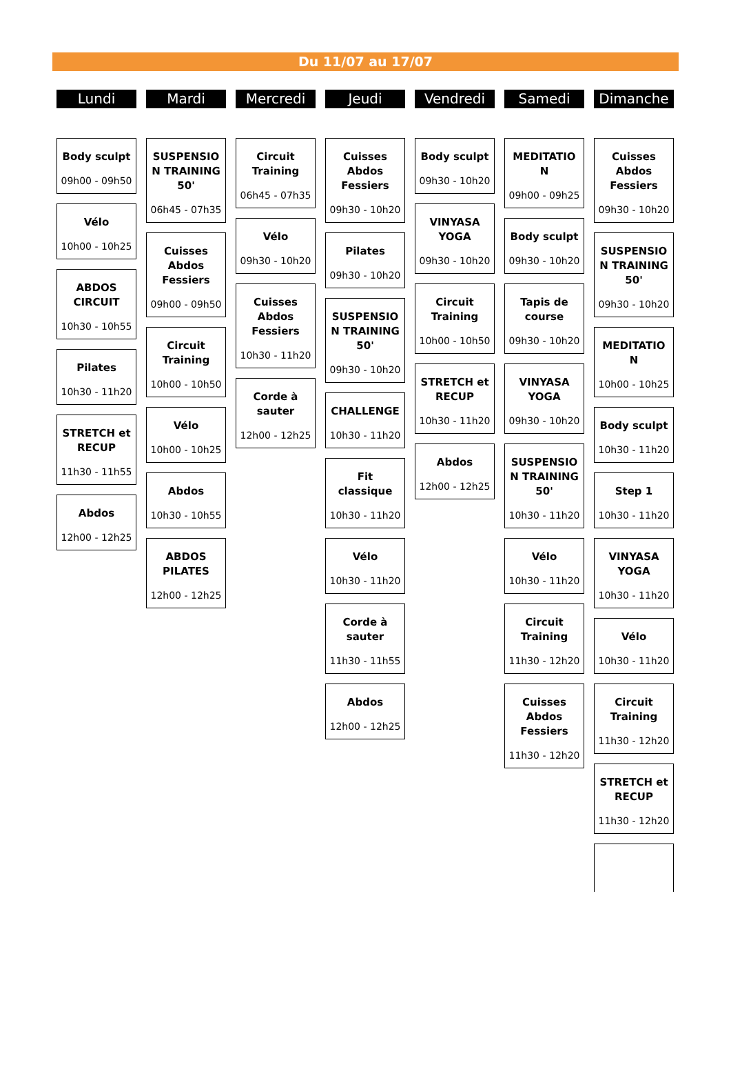Du 11/07 au 17/07
Lundi
Body sculpt
09h00 - 09h50
Vélo
10h00 - 10h25
ABDOS CIRCUIT
10h30 - 10h55
Pilates
10h30 - 11h20
STRETCH et RECUP
11h30 - 11h55
Abdos
12h00 - 12h25
Mardi
SUSPENSIO N TRAINING 50'
06h45 - 07h35
Cuisses Abdos Fessiers
09h00 - 09h50
Circuit Training
10h00 - 10h50
Vélo
10h00 - 10h25
Abdos
10h30 - 10h55
ABDOS PILATES
12h00 - 12h25
Mercredi
Circuit Training
06h45 - 07h35
Vélo
09h30 - 10h20
Cuisses Abdos Fessiers
10h30 - 11h20
Corde à sauter
12h00 - 12h25
Jeudi
Cuisses Abdos Fessiers
09h30 - 10h20
Pilates
09h30 - 10h20
SUSPENSIO N TRAINING 50'
09h30 - 10h20
CHALLENGE
10h30 - 11h20
Fit classique
10h30 - 11h20
Vélo
10h30 - 11h20
Corde à sauter
11h30 - 11h55
Abdos
12h00 - 12h25
Vendredi
Body sculpt
09h30 - 10h20
VINYASA YOGA
09h30 - 10h20
Circuit Training
10h00 - 10h50
STRETCH et RECUP
10h30 - 11h20
Abdos
12h00 - 12h25
Samedi
MEDITATIO N
09h00 - 09h25
Body sculpt
09h30 - 10h20
Tapis de course
09h30 - 10h20
VINYASA YOGA
09h30 - 10h20
SUSPENSIO N TRAINING 50'
10h30 - 11h20
Vélo
10h30 - 11h20
Circuit Training
11h30 - 12h20
Cuisses Abdos Fessiers
11h30 - 12h20
Dimanche
Cuisses Abdos Fessiers
09h30 - 10h20
SUSPENSIO N TRAINING 50'
09h30 - 10h20
MEDITATIO N
10h00 - 10h25
Body sculpt
10h30 - 11h20
Step 1
10h30 - 11h20
VINYASA YOGA
10h30 - 11h20
Vélo
10h30 - 11h20
Circuit Training
11h30 - 12h20
STRETCH et RECUP
11h30 - 12h20